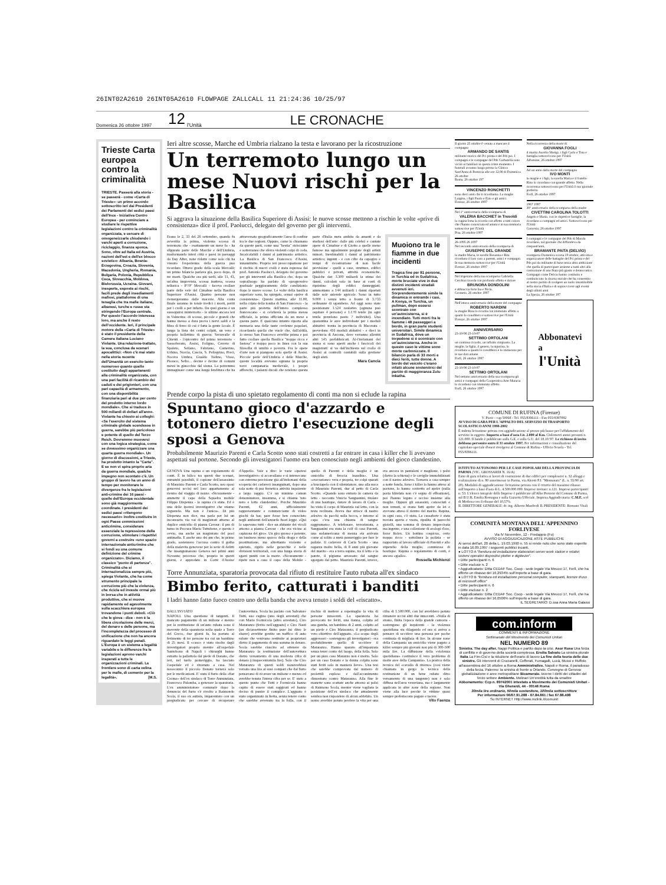26INT02A2610 26INT05A2610 FLOWPAGE ZALLCALL 11 21:24:36 10/25/97
Domenica 26 ottobre 1997 12 l'Unità LE CRONACHE
Trieste Carta europea contro la criminalità
TRIESTE. Passerà alla storia - se passerà - come «Carta di Trieste»: un primo accordo sottoscritto ieri dai Presidenti dei Parlamenti dei sedici paesi dell'Ince - Iniziativa Centro Europea - per cominciare a studiare le rispettive legislazioni contro la criminalità organizzata, e cercare di omogeneizzarle chiudendo i varchi aperti a corruzione, riciclaggio, finanza sporca. Sono, oltre ad Italia ed Austria, nazioni dell'est e dell'ex blocco sovietico: Albania, Bosnia-Erzegovina, Croazia, Slovenia, Macedonia, Ungheria, Romania, Bulgaria, Polonia, Repubblica Ceca, Slovacchia, Moldova, Bielorussia, Ucraina. Giovani, inesperte, esposte ai rischi, facili prede degli insediamenti mafiosi, piattaforme di una tenaglia che tra mafie italiane, albanesi, turche e russe sta stringendo l'Europa centrale. Per questo l'accordo interessa loro, ma anche il resto dell'occidente. Ieri, il principale motore della «Carta di Trieste» è stato il presidente della Camera italiana Luciano Violante. Una relazione-trattato, la sua, conclusa da scenari apocalittici: «Non c'è mai stato nella storia recente dell'Umanità un esercito tanto numeroso quanto quello costituito dagli appartenenti alla criminalità organizzata, con una pari facilità di ricambio dei caduti e dei prigionieri, con una pari capacità di armamento, con una disponibilità finanziaria pari al due per cento del prodotto interno lordo mondiale». Che si traduce in 500 miliardi di dollari all'anno. Violante ha chiesto ai colleghi: «Se l'esercito del sistema criminale globale scendesse in guerra, sarebbe più pericoloso e potente di quello del Terzo Reich. Dovremmo muoverci con una logica strategica, come se dovessimo organizzare una quarta guerra mondiale». Un giorno di discussioni, a Trieste, ha prodotto intanto la "Carta". E se non vi spira proprio aria da guerra mondiale, qualche impegno non scontato c'è. Un gruppo di lavoro ha un anno di tempo per monitorare le divergenze fra le legislazioni anti-crimine dei 16 paesi - quelle dell'Europa occidentale sono già maggiormente coordinate. I presidenti dei sedici paesi «ritengono necessario» inoltre costituire in ogni Paese commissioni anticrimine, considerare essenziale la repressione della corruzione, stimolare i rispettivi governi a costruire «uno spazio internazionale anticrimine che si fondi su una comune definizione del crimine organizzato». Diciamo, il classico "punto di partenza". Criminalità che si internazionalizza sempre più, spiega Violante, che ha come strumento principale la corruzione più che la violenza, che ricicla ed investe ormai più in borsa che in attività produttive, che si muove rapidamente ed agevolmente sulla scacchiera europea trovandone i punti deboli. «Ciò che le giova - dice - non è la libera circolazione delle merci, del denaro e delle persone, ma l'incompletezza del processo di unificazione che non ha ancora riguardato le leggi penali. L'Europa è un sistema a legalità variabile e le differenze fra le legislazioni aprono varchi insperati a tutte le organizzazioni criminali. Le frontiere sono di carta velina per le mafie, di cemento per la legalità». [M.S.
Ieri altre scosse, Marche ed Umbria rialzano la testa e lavorano per la ricostruzione
Un terremoto lungo un mese Nuovi rischi per la Basilica
Si aggrava la situazione della Basilica Superiore di Assisi: le nuove scosse mettono a rischio le volte «prive di consistenza» dice il prof. Paolucci, delegato del governo per gli interventi.
Erano le 2, 33 del 26 settembre, quando fu avvertita la prima, violenta scossa di terremoto che - esattamente un mese fa - ha sfigurato parte delle Marche e dell'Umbria, trasformando interi città e paesi in paesaggi da Day After, zone ridotte come solo chi ha vissuto l'esperienza della guerra può ricordare. Ottavo grado della scala Mercalli; un primo bilancio parlava già, poco dopo, di tre morti. Qualche ora più tardi, alle 11, 43, un'altra imprevista, scossa inattesa, scossa tellurica - 8°/9° Mercalli - faceva crollare parte delle vele del Cimabue nella Basilica Superiore d'Assisi. Quattro persone non riemergeranno dalle macerie. Alla conta finale saranno in totale tredici i morti, periti per i crolli o per infarto. Da quel giorno è un susseguirsi ininterrotto - le ultime ancora ieri in Valnerina -di scosse, piccole e grandi che hanno messo a dura prova i nervi saldi e la fibra di ferro di cui è fatta la gente locale. È lunga la lista dei centri colpiti, un vero e proprio bollettino di guerra: Serravalle di Chienti - l'epicentro del primo terremoto - Sassoferrato, Assisi, Foligno, Cerreto di Spoleto, Sellano, Fabriano, Camerino, Urbino, Norcia, Cascia, S. Pellegrino, Preci, Nocera Umbra, Gualdo Tadino, Visso, Pioraco, Sefro... decine e decine di comuni messi in ginocchio dal sisma. La potremmo immaginare come una lunga fenditura che ha attraversato geograficamente l'area di confine tra le due regioni. Oppure, come lo chiamano da queste parti, come una "bestia" strisciante e sotterranea che sferra violenti colpi di coda. Incalcolabili i danni al patrimonio artistico. La Basilica di San Francesco d'Assisi, innanzitutto. Proprio ieri preoccupazione per il rischio di nuovi crolli è stata espressa dal prof. Antonio Paolucci, delegato del governo per gli interventi alla Basilica che, dopo un sopralluogo ha parlato di «progressivo graduale peggioramento delle condizioni» dopo le nuove scosse. Le volte della basilica superiore sono, ha spiegato, ormai «prive di consistenza». Questa mattina, alle 11.00, nella cripta della tomba di San Francesco - la parte più protetta dell'intero complesso francescano - si celebrerà la prima messa ufficiale, la prima officiata da un mese a questa parte. E qualcuno intanto riporta alla memoria una delle tante credenze popolari, ricordando quella che vuole che, dall'aldilà, lo stesso San Francesco avrebbe prima e poi fatto crollare quella Basilica "troppo ricca e fastosa" e troppo poco in linea con la sua filosofia di umiltà e povertà. Fra le opere d'arte non si piangono solo quelle di Assisi. Piccole perle dell'Umbria e delle Marche, queste località avevano ognuna la propria torre campanaria medievale, i propri affreschi, i palazzi ducali che rendono questa parte d'Italia meta ambita da amanti e da studiosi dell'arte: dalle più celebri e cantate opere di Cimabue e di Giotto a quelle meno famose ma ugualmente pregiate degli artisti minori. Inestimabili i danni al patrimonio artistico; ingenti - e con cifre da capogiro e tempi di ricostruzione di non facile previsione - quelli a case, strutture, edifici pubblici e privati, attività economiche. Qualche dat: 3.300 miliardi la stima dei danni, calcolati solo in base ai costi di ripristino degli edifici danneggiati; ammontano a 144 miliardi i danni riportati dalle sole aziende agricole. Sono in tutto 9.000 i senza tetto a fronte di 3.733 ordinanze di sgombero. Ad oggi sono state posizionate 1.524 roulottes (ognuna può ospitare 4 persone) e 1.170 tende (in ogni tenda prendono posto 7 individui). Una quarantina le aree individuate per i moduli abitativi: trenta in provincia di Macerata - prevedono 416 moduli abitativi - e dieci in provincia di Ancona, dove verranno allestiti altri 545 prefabbricati. Al-l'indomani del sisma si sono aperti anche i fascicoli dei magistrati: si va dall'inchiesta sul crollo di Assisi ai controlli contabili sulla gestione degli aiuti.
Mara Cancia
Muoiono tra le fiamme in due incidenti
Tragica fine per 81 persone, in Turchia ed in Sudafrica, morte bruciate vive in due distinti incidenti stradali avvenuti ieri. Sorprendentemente simile la dinamica in entrambi i casi. A Konya, in Turchia, un pullman, dopo essersi scontrato con un'autocisterna, si è incendiato. Tutti morti fra le fiamme i 48 passeggeri a bordo, in gran parte studenti universitari. Simile dinamica in Sudafrica, dove un torpedone si è scontrato con un'autocisterna. Anche in questo caso le vittime sono morte carbonizzate. Il bilancio parla di 33 morti e dieci feriti, tutte donne. A bordo del veicolo c'erano infatti alcune sostenitrici del partito di maggioranza Zulu Inkatha.
Prende corpo la pista di uno spietato regolamento di conti ma non si eclude la rapina
Spuntano gioco d'azzardo e totonero dietro l'esecuzione degli sposi a Genova
Probabilmente Maurizio Parenti e Carla Scotto sono stati costretti a far entrare in casa i killer che li avevano aspettati sul portone. Secondo gli investigatori l'uomo era ben conosciuto negli ambienti del gioco clandestino.
GENOVA Una rapina o un regolamento di conti. È in bilico tra questi due scenari, entrambi possibili, il copione dell'assassinio di Maurizio Parenti e Carla Scotto, neo sposi genovesi uccisi nel loro appartamento al rientro dal viaggio di nozze. «Sicuramente - ammette il capo della Squadra mobile Filippo Dispenza - la rapina c'è stata. Ed è una delle ipotesi investigative che stiamo seguendo. Ma non è l'unica». Di più Dispenza non dice, ma parla per lui un inconsueto via vai di magistrati attorno al duplice omicidio di piazza Cavour: il pm di turno in Procura Mario Tuttobene, e questo è ovvio, ma anche un magistrato del pool antimafia. E anche uno dei pm che, in primo grado, sostennero l'accusa contro il gotha della malavita genovese per la serie di delitti che insanguinarono Genova nei primi anni Novanta; processo che, proprio in questi giorni, è approdato in Corte d'Assise d'Appello. Vale a dire: le varie «ipotesi investigative» si accavallano e si intersecano con estrema precisione già all'indomani della scoperta dei cadaveri insanguinati, dopo una sola notte di pur frenetica attività inquirente a largo raggio. C'è un minimo comun denominatore, insomma, e si chiama 'toto nero e lotto clandestino'. Perchè Maurizio Parenti, 42 anni, ufficialmente rappresentante e commerciante di video giochi da bar, pare fosse ben conosciuto negli ambienti dell'azzardo fuori legge. «Qui lo sapevano tutti - dice un abitante dei vicoli attorno a piazza Cavour - che era vicino ai capizona del giro». Un giro grosso e potente, un business meno sporco della droga e della prostituzione, ma altrettanto violento e spietato, rigido nelle gerarchie e nelle divisioni territoriali, con una lunga storia di sgarri puniti con la morte. «Sicuramente - ripete non a caso il capo della Mobile - quello di Parenti e della moglie è un omicidio di ferocia inaudita». Una «esecuzione» vera e propria, tre colpi sparati a bruciapelo con il silenziatore, uno alla nuca di Maurizio Parenti, due al petto di Carla Scotto. «Quando sono entrato in camera da letto - racconta Vinicio Sanguanini, titolare di una boutique, datore di lavoro di Carla - ho visto il corpo di Maurizio sul letto, con la testa reclinata. Aveva due strisce di nastro adesivo da pacchi sulla bocca, e intorno al capo c'era una chiazza di sangue raggrumato». A telefonare, terrorizzata, a Sanguanini era stata la colf di casa Parenti, una sudamericana di mezza età arrivata come al solito a metà pomeriggio per fare le pulizie. Il cadavere di Carla Scotto - una ragazza molto bella, di 8 anni più giovane del marito - era a terra supino, tra il letto e la parete, il pigiama arrossato dal sangue sgorgato dal petto. Maurizio Parenti, invece, era ancora in pantaloni e maglione, i polsi (dietro la schiena) e le caviglie immobilizzati con il nastro adesivo. Tornava a casa sempre a notte fonda, forse i killer lo hanno atteso al portone, lo hanno costretto ad aprire (sulla porta blindata non c'è segno di effrazione), poi l'hanno legato e ucciso insieme alla moglie. Oppure gli assassini, conosciuti e non temuti, si erano fatti aprire da lei e avevano atteso il rientro del marito. Rapina, in ogni caso, c'è stata. La cassaforte è stata trovata aperta e vuota, ripulita di parecchi gioielli, una somma di denaro imprecisata ma ingente, e una collezione di orologi d'oro, forse Rolex. Un bottino cospicuo, certo troppo ricco - sottolinea la polizia - se rapportato al lavoro ufficiale di Parenti e allo stipendio della moglie, commessa di boutique. Rapina o regolamento di conti, è ancora «giallo».
Rossella Michienzi
Torre Annunziata, sparatoria provocata dal rifiuto di restituire l'auto rubata all'ex sindaco
Bimbo ferito, catturati i banditi
I ladri hanno fatto fuoco contro uno della banda che aveva tenuto i soldi del «riscatto».
DALL'INVIATO
NAPOLI. Una questione di tangenti. Il mancato pagamento di un milione e mezzo per la restituzione di un'auto rubata sono il movente della sparatoria nella quale a Torre del Greco, due giorni fa, ha portato al ferimento di tre persone tra cui un bambino di 25 mesi. Il «caso» è stato risolto dagli investigatori proprio mentre all'ospedale Santobono di Napoli i chirurghi hanno estratto la pallottola dal piede di Donato, che ieri, nel tardo pomeriggio, ha lasciato l'ospedale ed è ritornato a casa. Nel nosocomio il piccolo Donato tornerà solo per le medicazioni. E' stato il furto della «fiat Croma» dell'ex sindaco di Torre Annunziata, Francesco Palomba, a generare la sparatoria. L'ex amministratore comunale dopo la denuncia del furto s'è rivolto a Raimondo Scola, il suo ex autista, imparentato con un pregiudicato per cercare di recuperare l'autovettura. Scola ha parlato con Salvatore Tutti, suo cugino (uno degli arrestati) che con Mario Formicola (altro arrestato), Ciro Matarazzo (ferito nell'agguato) e Ciro Nasti (un diciassettenne finito pure lui ditro le sbarre) avrebbe gestito un traffico di auto rubate che venivano restituite ai proprietari dietro il pagamento di una somma in denaro. Scola sarebbe riuscito ad ottenere da Matarazzo la restituzione dell'autovettura dietro versamento di una modesta cifra di denaro (cinquecentomila lire). Solo che Ciro Matarazzo di questi soldi nonavrebbea versato una lira ai suoi compari che dal furto pensavano di ricavare un milione e mezzo ed avrebbe tenuta l'intera cifra per se. E' stato a questo punto che Tutti e Formicola hanno capito di essere stati raggirati ed hanno deciso di punire il complice. L'agguato è stato organizzato in fretta, senza tenere conto che sarebbe avvenuto tra la folla, con il rischio di mettere a repentaglio la vita di persone innocenti. La sparatoria ha provocato tre feriti, una donna, colpita ad una gamba, un bambino di 2 anni, colpito ad un piede e Ciro Matarazzo, il pregiudicato vero obiettivo dell'agguato. «Lo scopo degli aggressori - sostengono gli investigatori - era probabilmente quello di uccidere il Matarazzo. Hanno sparato all'impazzata senza tener conto del luogo, della folla. Solo per un puro caso Marazzo non è morto. Solo per un caso Donato e la donna colpita sono stati feriti solo in maniera lieve». Una tesi che sarebbe comprovata dal numero di proiettili esploso e dall'accanimento dimostrato contro Matarazzo. Alla fine le manette sono scattate anche attorno ai polsi di Raimono Scola, mentre viene vagliata la posizione dell'ex sindaco che attualmente sembra non rispondere di alcun addebito. Un uomo avrebbe potuto perdere la vita per una cifra di 1.500.000, con lui avrebbero potuto rimanere uccisi altri due innocenti. «Nulla di strano, finita l'epoca della grande camorra - sostengono gli inquirenti - la violenza quotidiana sta dilagando ed ora si arriva a pensare di uccidere una persona per poche centinaia di migliaia di lire. In alcune zone della Campania un omicidio viene pagato a killer sempre più giovani non più di 300-500 mila lire. La diffusione della «violenza quotidiana» costituisce il vero problema di molte aree della Campania». La pratica della tecnica del «cavallo di ritorno» (così viene chiamata in gergo la tecnica della restituzione di un bene rubato ditro versamento di una tangente) non è solo diffusa nell'area vesuviana, ma è largamente applicata in altre zone della regione. Non viene alla luce perchè le vittime quasi sempre preferiscono pagare e tacere.
Vito Faenza
Il giorno 25 ottobre è venuto a mancare il compagno
ARMANDO DE SANTIS
militante storico del Pci prima e del Pds poi. I compagni e le compagne del Pds Garbatella sono vicini ai familiari in questo triste momento. I funerali avranno luogo presso la Clinica Sant'Anna di Pomezia alle ore 12,00 di Domenica 26 ottobre
Roma, 26 ottobre 197
VINCENZO RONCHETTI
sono dieci anni che ti ricordiamo. La moglie Luigina, i figli Paolo e Ezio e gli amici.
Firenze, 26 ottobre 1997
Nel 1° anniversario della scomparsa di
VALERIA BACCHIET in Tresoldi
la cugina Irma la ricorda con affetto a tutti coloro che l'hanno conosciuta ed amata e in sua memoria sottoscrive per l'Unità
Pisa, 26 ottobre 1997
26-1095 26 1097
Nel secondo anniversario della scomparsa di
GIUSEPPE DEL GRANDE
la madre Maria, le sorelle Rosanna e Rita ricordano il loro caro a parenti, amici e compagni. In sua memoria sottoscrive per l'Unità
Firenze, 26 ottobre 1997
Nel trigesimo della sua scomparsa Gabriella Cerchiai ricorda con profondo affetto e dolore
BRUNORA DONDOLINI
e abbraccia forte Isa e Nicla.
Grosseto, 26 ottobre 1997
Nell'ottavo anniversario della morte del compagno
ROBERTO NARDINI
la moglie Rina lo ricorda con immutato affetto a quanti lo conobbero e sottoscrive per l'Unità
Firenze, 26 ottobre 1997
ANNIVERSARIO
23-10-90 23-10-97
SETTIMIO ORTOLANI
un continuo ricordo, un infinito rimpianto. La moglie, la figlia, il genero, la nipotina, lo ricordano a quanti lo conobbero e lo stimarono per le sue doti umane
Forlì, 26 ottobre 1997
23-10-90 23-10-97
SETTIMO ORTOLANI
Nel settimo anniversario della sua scomparsa gli amici e compagni della Cooperativa Arte Muraria lo ricordano con immutato affetto.
Forlì, 26 ottobre 1997
Nella ricorrenza della morte di
GIOVANNA FOGLI
il marito Aurelio Morigi, i figli Carlo e Tina e famiglia sottoscrivono per l'Unità
Alfonsine, 26 ottobre 1997
Ad un anno dalla morte del compagno
IVO MONTI
la moglie e i figli, la sorella Maria e il fratello Rino lo ricordano con grande affetto. Nella ricorrenza sottoscrivono per l'Unità il suo giornale preferito
Forlì, 26 ottobre 1997
1967 1997
30° anniversario della scomparsa della madre
CIVETTINI CAROLINA TOLOTTI
Angelo e Mario, con le rispettive famiglie, la ricordano a compagni ed amici. Sottoscrivono per l'Unità
Concesio, 26 ottobre 1997
I compagni e le compagne del Pds di Marola ricordano, sul giornale che diffondeva da cinquant'anni,
BRAMANTE PAITA (DELVIO)
scomparso Domenica scorsa 19 ottobre, attivista e organizzatore delle battaglie del Pci prima e del Pds poi da militante di base senza altra ambizione che quella di partecipare assieme a tanti altri alla costruzione di uno Stato più giusto e democratico. Compagni come Delvio hanno costituito e costituiscono la risorsa morale che ha consentito al nostro partito di svolgere un ruolo insostituibile nella storia d'Italia e di sopravvivere agli eventi degli ultimi anni
La Spezia, 26 ottobre 197
Abbonatevi
a
l'Unità
COMUNE DI RUFINA (Firenze)
V. Piave - cap 50068 - Tel. 055/8396111 - Fax 055/8397082
AVVISO DI GARA PER L'APPALTO DEL SERVIZIO DI TRASPORTO SCOLASTICO ANNI 1998-2002
È indetta licitazione privata con aggiudicazione al prezzo più basso per l'affidamento del servizio in oggetto. Importo a base d'asta Lit. 2.000 al Km. Chilometri annui presunti n. 121.000. Il bando è pubblicato sulla G.E. e sulla G.U. del 18.10.'97. Le richieste di invito debbono pervenire entro il 31 ottobre 1997. Per informazioni e consultazione del capitolato speciale d'oneri rivolgersi al Comune di Rufina - Ufficio Scuola - Tel. 055/8396111.
ISTITUTO AUTONOMO PER LE CASE POPOLARI DELLA PROVINCIA DI PARMA (VIC. GROSSARDI N. 16/A)
Esito di gara relativa ai lavori di costruzione di due edifici per complessivi n. 32 alloggi e realizzazione di n. 80 autorimesse in Parma, via Aleotti P.I. "Montanara" (L. n. 55/90 art. 20). Modalità di aggiudicazione: licitazione privata con il criterio del massimo ribasso sull'importo a base d'asta di L. 4.500.000.000. Imprese invitate: n.121. Imprese partecipanti: n. 53. L'elenco integrale delle Imprese è pubblicato all'Albo Pretorio del Comune di Parma, sul B.U.R. Emilia Romagna e sulla Gazzetta Ufficiale. Impresa Aggiudicataria: C.M.E. scrl di Modena con il ribasso del 10,57%.
IL DIRETTORE GENERALE: dr. ing. Alberto Manfredi IL PRESIDENTE: Romano Vitali
COMUNITÀ MONTANA DELL'APPENNINO FORLIVESE
Via IV Novembre, 12 - Predappio (Fo)
AVVISO DI AGGIUDICAZIONE ASTE PUBBLICHE
Ai sensi dell'art. 20 della L. 19.03.1990 n. 55 si rende noto che sono state esperite in data 16.09.1997 i seguenti pubblici incanti.
● LOTTO A "fornitura ed installazione elaboratori server work station e relativi sistemi operativi dispositivi plotter e digitiezer".
• Ditte partecipanti n. 6
• Ditte escluse n. 2
• Aggiudicatario: Ditta CEDAF Soc. Coop - sede legale Via Meucci 17, Forlì, che ha offerto un ribasso del 16,2934% sull'importo a base di gara.
● LOTTO B "fornitura ed installazione personal computer, stampanti, licenze d'uso di microsoft office"
• Ditte partecipanti n. 6
• Ditte escluse n. 2
• Aggiudicatario: Ditta CEDAF Soc. Coop - sede legale Via Meucci 17, Forlì, che ha offerto un ribasso del 16,0506% sull'importo a base di gara.
IL SEGRETARIO: D.ssa Anna Maria Galassi
com.inform
COMMENTI & INFORMAZIONE
Settimanale del Movimento dei Comunisti Unitari
NEL NUMERO 89
Sinistra. The day after. Nappi Politica e partito dopo la crisi. Asor Rosa Una forza di conflitto e di governo della società complessa. Ersilia Salvato La sinistra plurale Italia La Fim-Cisl e la riduzione dell'orario di lavoro La fine della teoria delle due sinistre. Gli interventi di Crucianelli, Cofferati, Fumagalli, Lucà, Mussi e Ruffolo all'assemblea del 16 ottobre a Roma Amministrative. Napoli e Roma, il paradosso della forza. Palermo: la sinistra di fronte a Orlando. Convegno di Genova: globalizzazione e aree metropolitane Bicamerale. Iovene I diritti dei cittadini del Terzo settore Ambiente. Molinari Un'eredità tutta da smaltire
Abbonamento: Ccp n. 89742001 intestato a Movimento dei Comunisti Unitari - Via Gherardi, 44 - 00146 Roma
30mila lire ordinario, 50mila sostenitore, 100mila sottoscrittore
Per informazioni 06/67.91.288 - 67.84.861 / fax 67.88.498
Su INTERNET Http://www.mclink.it/comunit